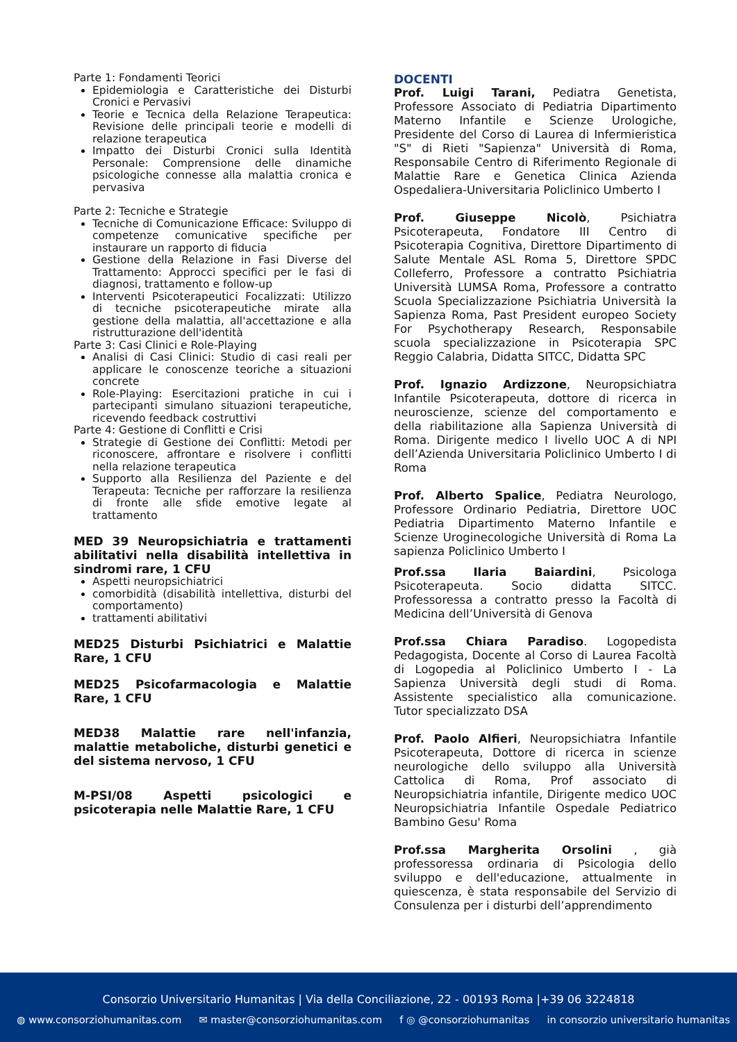Parte 1: Fondamenti Teorici
Epidemiologia e Caratteristiche dei Disturbi Cronici e Pervasivi
Teorie e Tecnica della Relazione Terapeutica: Revisione delle principali teorie e modelli di relazione terapeutica
Impatto dei Disturbi Cronici sulla Identità Personale: Comprensione delle dinamiche psicologiche connesse alla malattia cronica e pervasiva
Parte 2: Tecniche e Strategie
Tecniche di Comunicazione Efficace: Sviluppo di competenze comunicative specifiche per instaurare un rapporto di fiducia
Gestione della Relazione in Fasi Diverse del Trattamento: Approcci specifici per le fasi di diagnosi, trattamento e follow-up
Interventi Psicoterapeutici Focalizzati: Utilizzo di tecniche psicoterapeutiche mirate alla gestione della malattia, all'accettazione e alla ristrutturazione dell'identità
Parte 3: Casi Clinici e Role-Playing
Analisi di Casi Clinici: Studio di casi reali per applicare le conoscenze teoriche a situazioni concrete
Role-Playing: Esercitazioni pratiche in cui i partecipanti simulano situazioni terapeutiche, ricevendo feedback costruttivi
Parte 4: Gestione di Conflitti e Crisi
Strategie di Gestione dei Conflitti: Metodi per riconoscere, affrontare e risolvere i conflitti nella relazione terapeutica
Supporto alla Resilienza del Paziente e del Terapeuta: Tecniche per rafforzare la resilienza di fronte alle sfide emotive legate al trattamento
MED 39 Neuropsichiatria e trattamenti abilitativi nella disabilità intellettiva in sindromi rare, 1 CFU
Aspetti neuropsichiatrici
comorbidità (disabilità intellettiva, disturbi del comportamento)
trattamenti abilitativi
MED25 Disturbi Psichiatrici e Malattie Rare, 1 CFU
MED25 Psicofarmacologia e Malattie Rare, 1 CFU
MED38 Malattie rare nell'infanzia, malattie metaboliche, disturbi genetici e del sistema nervoso, 1 CFU
M-PSI/08 Aspetti psicologici e psicoterapia nelle Malattie Rare, 1 CFU
DOCENTI
Prof. Luigi Tarani, Pediatra Genetista, Professore Associato di Pediatria Dipartimento Materno Infantile e Scienze Urologiche, Presidente del Corso di Laurea di Infermieristica "S" di Rieti "Sapienza" Università di Roma, Responsabile Centro di Riferimento Regionale di Malattie Rare e Genetica Clinica Azienda Ospedaliera-Universitaria Policlinico Umberto I
Prof. Giuseppe Nicolò, Psichiatra Psicoterapeuta, Fondatore III Centro di Psicoterapia Cognitiva, Direttore Dipartimento di Salute Mentale ASL Roma 5, Direttore SPDC Colleferro, Professore a contratto Psichiatria Università LUMSA Roma, Professore a contratto Scuola Specializzazione Psichiatria Università la Sapienza Roma, Past President europeo Society For Psychotherapy Research, Responsabile scuola specializzazione in Psicoterapia SPC Reggio Calabria, Didatta SITCC, Didatta SPC
Prof. Ignazio Ardizzone, Neuropsichiatra Infantile Psicoterapeuta, dottore di ricerca in neuroscienze, scienze del comportamento e della riabilitazione alla Sapienza Università di Roma. Dirigente medico I livello UOC A di NPI dell’Azienda Universitaria Policlinico Umberto I di Roma
Prof. Alberto Spalice, Pediatra Neurologo, Professore Ordinario Pediatria, Direttore UOC Pediatria Dipartimento Materno Infantile e Scienze Uroginecologiche Università di Roma La sapienza Policlinico Umberto I
Prof.ssa Ilaria Baiardini, Psicologa Psicoterapeuta. Socio didatta SITCC. Professoressa a contratto presso la Facoltà di Medicina dell’Università di Genova
Prof.ssa Chiara Paradiso. Logopedista Pedagogista, Docente al Corso di Laurea Facoltà di Logopedia al Policlinico Umberto I - La Sapienza Università degli studi di Roma. Assistente specialistico alla comunicazione. Tutor specializzato DSA
Prof. Paolo Alfieri, Neuropsichiatra Infantile Psicoterapeuta, Dottore di ricerca in scienze neurologiche dello sviluppo alla Università Cattolica di Roma, Prof associato di Neuropsichiatria infantile, Dirigente medico UOC Neuropsichiatria Infantile Ospedale Pediatrico Bambino Gesu' Roma
Prof.ssa Margherita Orsolini , già professoressa ordinaria di Psicologia dello sviluppo e dell'educazione, attualmente in quiescenza, è stata responsabile del Servizio di Consulenza per i disturbi dell’apprendimento
Consorzio Universitario Humanitas | Via della Conciliazione, 22 - 00193 Roma |+39 06 3224818
◍ www.consorziohumanitas.com ✉ master@consorziohumanitas.com f ◎ @consorziohumanitas in consorzio universitario humanitas